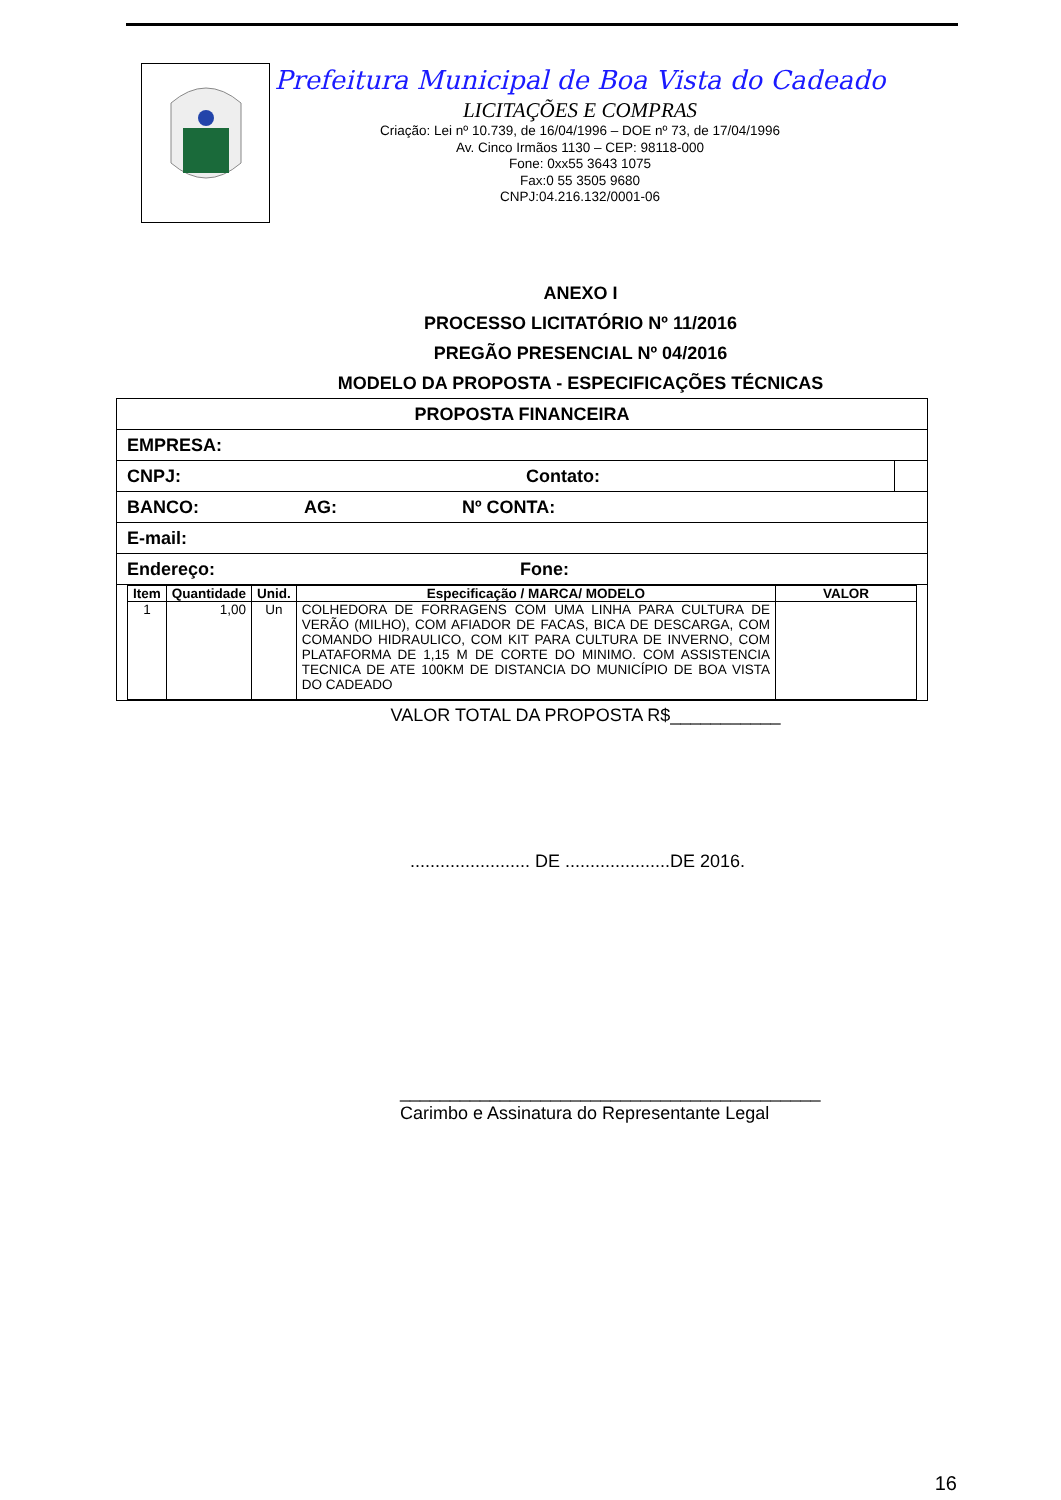Prefeitura Municipal de Boa Vista do Cadeado
LICITAÇÕES E COMPRAS
Criação: Lei nº 10.739, de 16/04/1996 – DOE nº 73, de 17/04/1996
Av. Cinco Irmãos 1130 – CEP: 98118-000
Fone: 0xx55 3643 1075
Fax:0 55 3505 9680
CNPJ:04.216.132/0001-06
ANEXO I
PROCESSO LICITATÓRIO Nº 11/2016
PREGÃO PRESENCIAL Nº 04/2016
MODELO DA PROPOSTA - ESPECIFICAÇÕES TÉCNICAS
| PROPOSTA FINANCEIRA | |
| EMPRESA: | |
| CNPJ: Contato: | |
| BANCO: AG: Nº CONTA: | |
| E-mail: | |
| Endereço: Fone: | |
| / Item / Quantidade / Unid. / Especificação / MARCA/ MODELO / VALOR / / --- / --- / --- / --- / --- / / 1 / 1,00 / Un / COLHEDORA DE FORRAGENS COM UMA LINHA PARA CULTURA DE VERÃO (MILHO), COM AFIADOR DE FACAS, BICA DE DESCARGA, COM COMANDO HIDRAULICO, COM KIT PARA CULTURA DE INVERNO, COM PLATAFORMA DE 1,15 M DE CORTE DO MINIMO. COM ASSISTENCIA TECNICA DE ATE 100KM DE DISTANCIA DO MUNICÍPIO DE BOA VISTA DO CADEADO / / | |
VALOR TOTAL DA PROPOSTA R$___________
........................ DE .....................DE 2016.
__________________________________________
Carimbo e Assinatura do Representante Legal
16